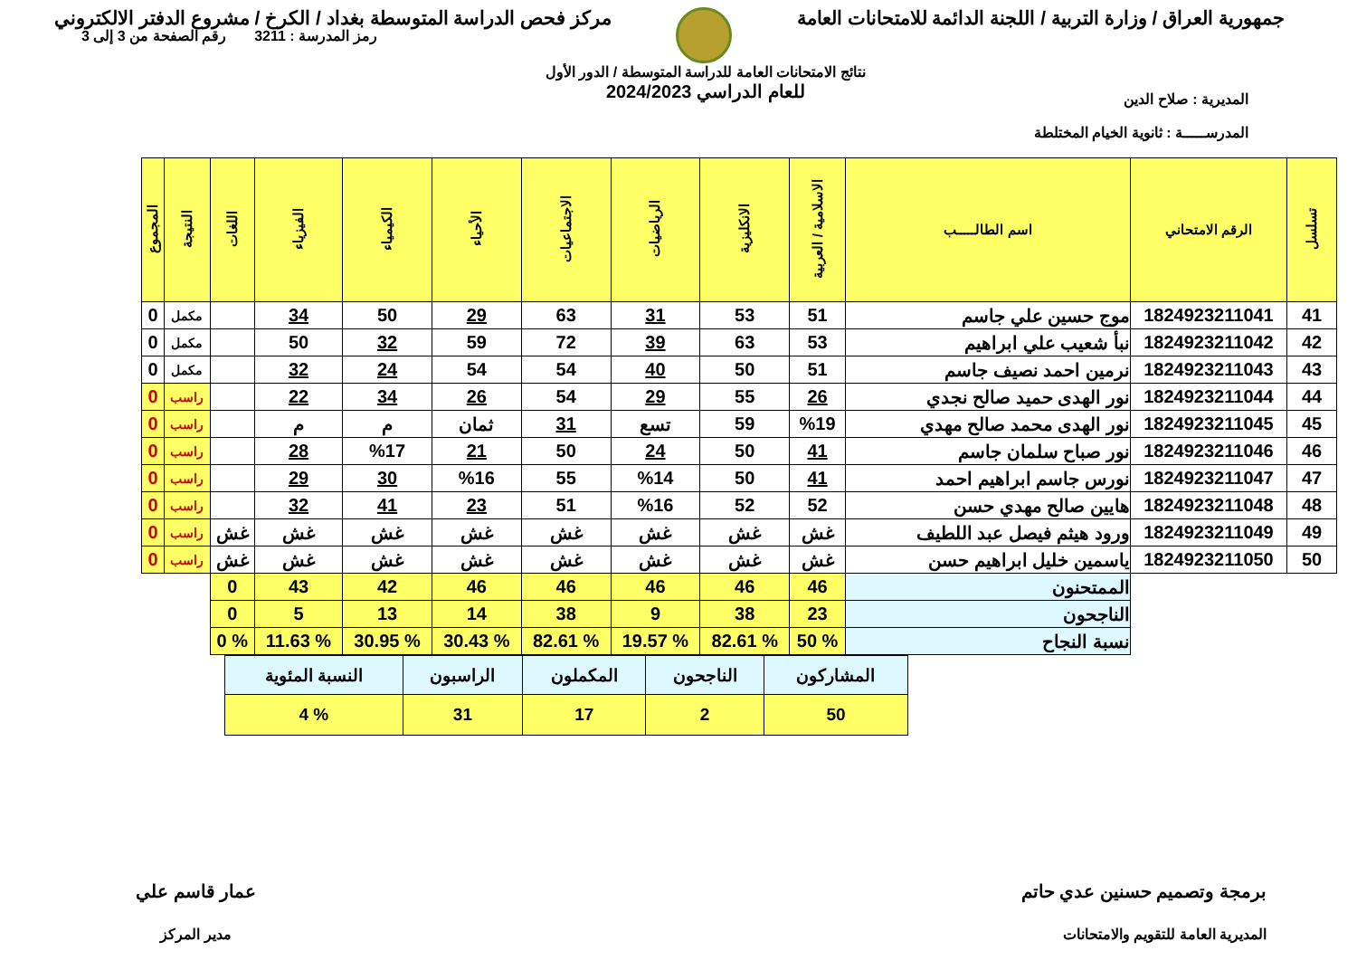جمهورية العراق / وزارة التربية / اللجنة الدائمة للامتحانات العامة
مركز فحص الدراسة المتوسطة بغداد / الكرخ / مشروع الدفتر الالكتروني
المديرية : صلاح الدين
المدرســـــة : ثانوية الخيام المختلطة
نتائج الامتحانات العامة للدراسة المتوسطة / الدور الأول
للعام الدراسي 2024/2023
رمز المدرسة : 3211 رقم الصفحة من 3 إلى 3
| تسلسل | الرقم الامتحاني | اسم الطالـــــب | الاسلامية / العربية | الانكليزية | الرياضيات | الاجتماعيات | الأحياء | الكيمياء | الفيزياء | اللغات | النتيجة | المجموع |
| --- | --- | --- | --- | --- | --- | --- | --- | --- | --- | --- | --- | --- |
| 41 | 1824923211041 | موج حسين علي جاسم | 51 | 53 | 31 | 63 | 29 | 50 | 34 | | مكمل | 0 |
| 42 | 1824923211042 | نبأ شعيب علي ابراهيم | 53 | 63 | 39 | 72 | 59 | 32 | 50 | | مكمل | 0 |
| 43 | 1824923211043 | نرمين احمد نصيف جاسم | 51 | 50 | 40 | 54 | 54 | 24 | 32 | | مكمل | 0 |
| 44 | 1824923211044 | نور الهدى حميد صالح نجدي | 26 | 55 | 29 | 54 | 26 | 34 | 22 | | راسب | 0 |
| 45 | 1824923211045 | نور الهدى محمد صالح مهدي | %19 | 59 | تسع | 31 | ثمان | م | م | | راسب | 0 |
| 46 | 1824923211046 | نور صباح سلمان جاسم | 41 | 50 | 24 | 50 | 21 | %17 | 28 | | راسب | 0 |
| 47 | 1824923211047 | نورس جاسم ابراهيم احمد | 41 | 50 | %14 | 55 | %16 | 30 | 29 | | راسب | 0 |
| 48 | 1824923211048 | هايين صالح مهدي حسن | 52 | 52 | %16 | 51 | 23 | 41 | 32 | | راسب | 0 |
| 49 | 1824923211049 | ورود هيثم فيصل عبد اللطيف | غش | غش | غش | غش | غش | غش | غش | غش | راسب | 0 |
| 50 | 1824923211050 | ياسمين خليل ابراهيم حسن | غش | غش | غش | غش | غش | غش | غش | غش | راسب | 0 |
| | | الممتحنون | 46 | 46 | 46 | 46 | 46 | 42 | 43 | 0 | | |
| | | الناجحون | 23 | 38 | 9 | 38 | 14 | 13 | 5 | 0 | | |
| | | نسبة النجاح | % 50 | % 82.61 | % 19.57 | % 82.61 | % 30.43 | % 30.95 | % 11.63 | % 0 | | |
| المشاركون | الناجحون | المكملون | الراسبون | النسبة المئوية |
| 50 | 2 | 17 | 31 | % 4 |
برمجة وتصميم حسنين عدي حاتم
المديرية العامة للتقويم والامتحانات
عمار قاسم علي
مدير المركز